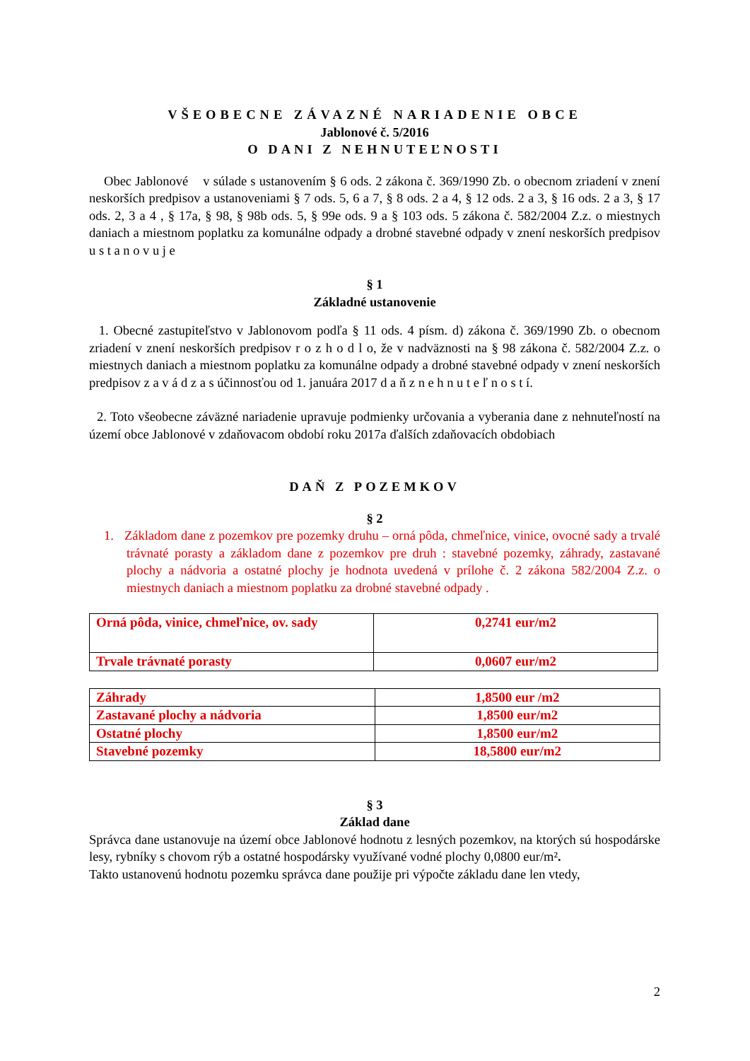VŠEOBECNE ZÁVAZNÉ NARIADENIE OBCE
Jablonové č. 5/2016
O DANI Z NEHNUTEĽNOSTI
Obec Jablonové v súlade s ustanovením § 6 ods. 2 zákona č. 369/1990 Zb. o obecnom zriadení v znení neskorších predpisov a ustanoveniami § 7 ods. 5, 6 a 7, § 8 ods. 2 a 4, § 12 ods. 2 a 3, § 16 ods. 2 a 3, § 17 ods. 2, 3 a 4 , § 17a, § 98, § 98b ods. 5, § 99e ods. 9 a § 103 ods. 5 zákona č. 582/2004 Z.z. o miestnych daniach a miestnom poplatku za komunálne odpady a drobné stavebné odpady v znení neskorších predpisov u s t a n o v u j e
§ 1
Základné ustanovenie
1. Obecné zastupiteľstvo v Jablonovom podľa § 11 ods. 4 písm. d) zákona č. 369/1990 Zb. o obecnom zriadení v znení neskorších predpisov r o z h o d l o, že v nadväznosti na § 98 zákona č. 582/2004 Z.z. o miestnych daniach a miestnom poplatku za komunálne odpady a drobné stavebné odpady v znení neskorších predpisov z a v á d z a s účinnosťou od 1. januára 2017 d a ň z n e h n u t e ľ n o s t í.
2. Toto všeobecne záväzné nariadenie upravuje podmienky určovania a vyberania dane z nehnuteľností na území obce Jablonové v zdaňovacom období roku 2017a ďalších zdaňovacích obdobiach
DAŇ Z POZEMKOV
§ 2
1. Základom dane z pozemkov pre pozemky druhu – orná pôda, chmeľnice, vinice, ovocné sady a trvalé trávnaté porasty a základom dane z pozemkov pre druh : stavebné pozemky, záhrady, zastavané plochy a nádvoria a ostatné plochy je hodnota uvedená v prílohe č. 2 zákona 582/2004 Z.z. o miestnych daniach a miestnom poplatku za drobné stavebné odpady .
| Orná pôda, vinice, chmeľnice, ov. sady | 0,2741 eur/m2 |
| Trvale trávnaté porasty | 0,0607 eur/m2 |
| Záhrady | 1,8500 eur /m2 |
| Zastavané plochy a nádvoria | 1,8500 eur/m2 |
| Ostatné plochy | 1,8500 eur/m2 |
| Stavebné pozemky | 18,5800 eur/m2 |
§ 3
Základ dane
Správca dane ustanovuje na území obce Jablonové hodnotu z lesných pozemkov, na ktorých sú hospodárske lesy, rybníky s chovom rýb a ostatné hospodársky využívané vodné plochy 0,0800 eur/m².
Takto ustanovenú hodnotu pozemku správca dane použije pri výpočte základu dane len vtedy,
2